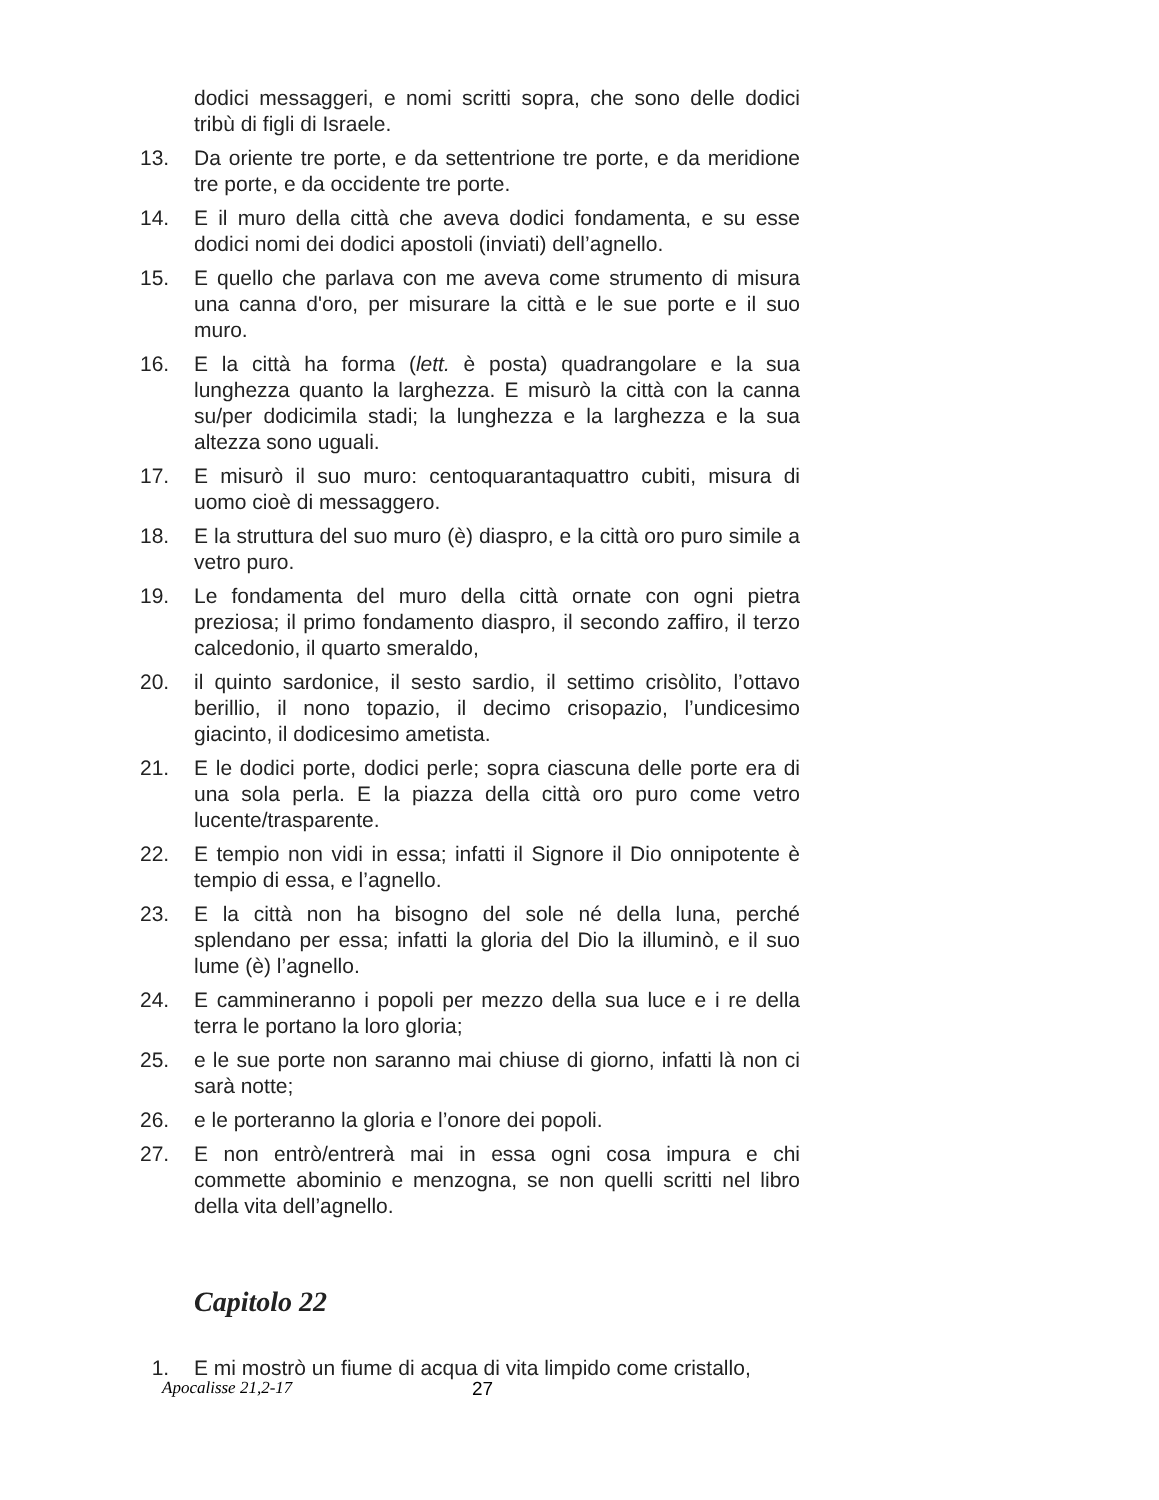dodici messaggeri, e nomi scritti sopra, che sono delle dodici tribù di figli di Israele.
13. Da oriente tre porte, e da settentrione tre porte, e da meridione tre porte, e da occidente tre porte.
14. E il muro della città che aveva dodici fondamenta, e su esse dodici nomi dei dodici apostoli (inviati) dell’agnello.
15. E quello che parlava con me aveva come strumento di misura una canna d'oro, per misurare la città e le sue porte e il suo muro.
16. E la città ha forma (lett. è posta) quadrangolare e la sua lunghezza quanto la larghezza. E misurò la città con la canna su/per dodicimila stadi; la lunghezza e la larghezza e la sua altezza sono uguali.
17. E misurò il suo muro: centoquarantaquattro cubiti, misura di uomo cioè di messaggero.
18. E la struttura del suo muro (è) diaspro, e la città oro puro simile a vetro puro.
19. Le fondamenta del muro della città ornate con ogni pietra preziosa; il primo fondamento diaspro, il secondo zaffiro, il terzo calcedonio, il quarto smeraldo,
20. il quinto sardonice, il sesto sardio, il settimo crisòlito, l’ottavo berillio, il nono topazio, il decimo crisopazio, l’undicesimo giacinto, il dodicesimo ametista.
21. E le dodici porte, dodici perle; sopra ciascuna delle porte era di una sola perla. E la piazza della città oro puro come vetro lucente/trasparente.
22. E tempio non vidi in essa; infatti il Signore il Dio onnipotente è tempio di essa, e l’agnello.
23. E la città non ha bisogno del sole né della luna, perché splendano per essa; infatti la gloria del Dio la illuminò, e il suo lume (è) l’agnello.
24. E cammineranno i popoli per mezzo della sua luce e i re della terra le portano la loro gloria;
25. e le sue porte non saranno mai chiuse di giorno, infatti là non ci sarà notte;
26. e le porteranno la gloria e l’onore dei popoli.
27. E non entrò/entrerà mai in essa ogni cosa impura e chi commette abominio e menzogna, se non quelli scritti nel libro della vita dell’agnello.
Capitolo 22
1. E mi mostrò un fiume di acqua di vita limpido come cristallo,
Apocalisse 21,2-17 27